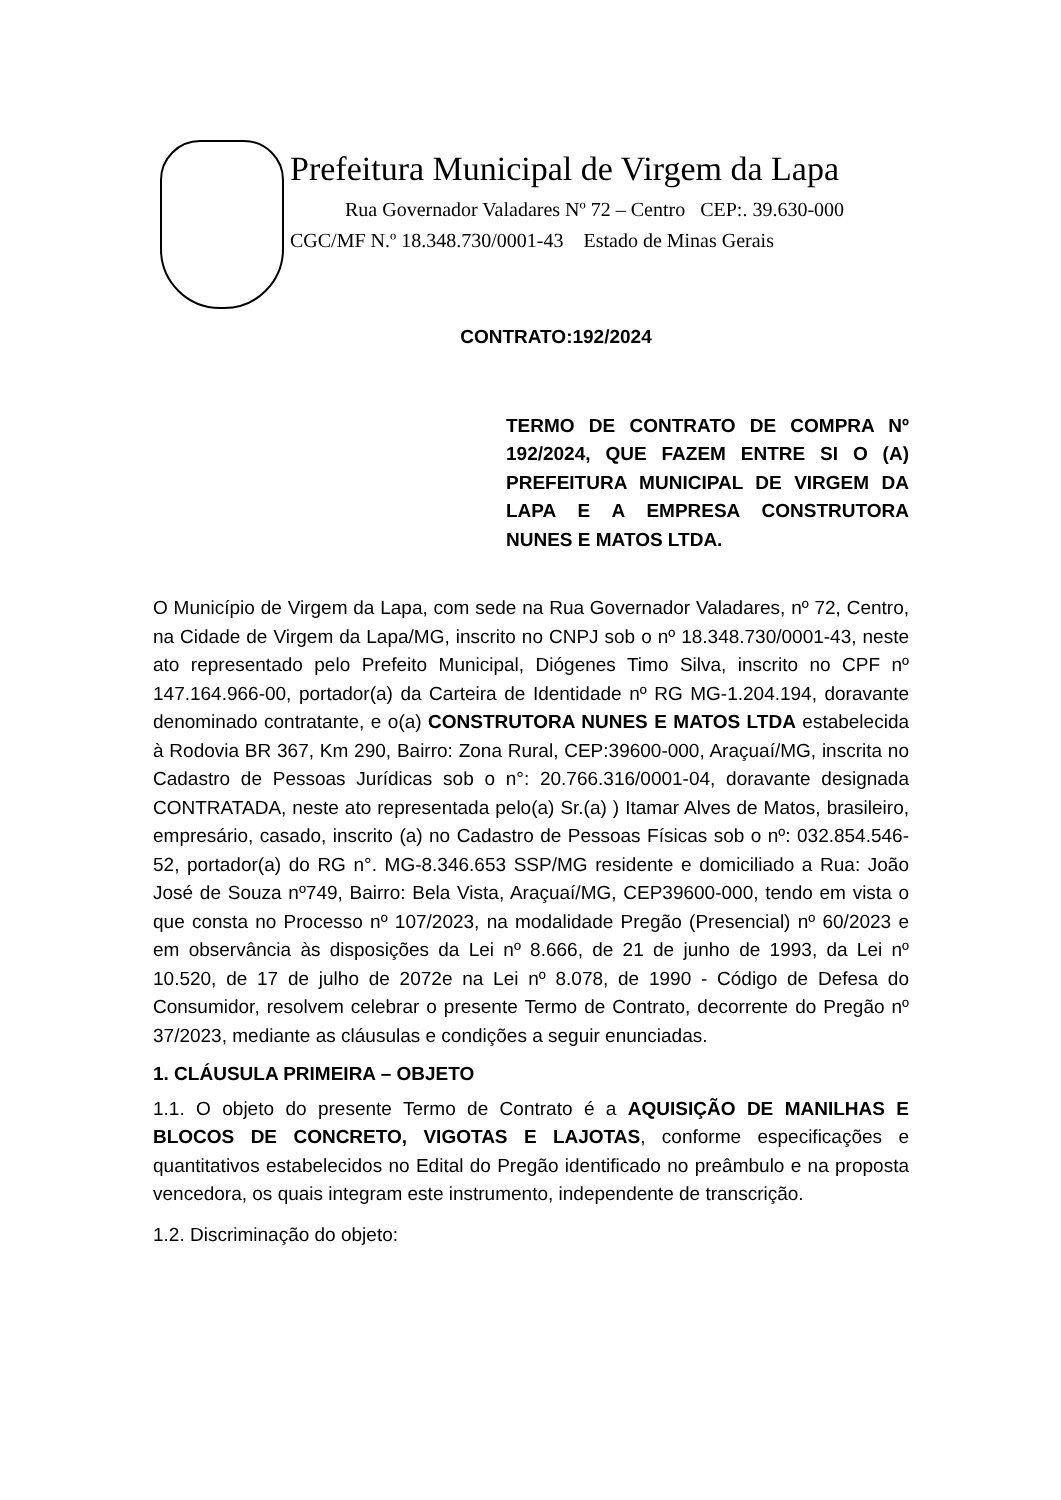Prefeitura Municipal de Virgem da Lapa
Rua Governador Valadares Nº 72 – Centro CEP:. 39.630-000
CGC/MF N.º 18.348.730/0001-43 Estado de Minas Gerais
CONTRATO:192/2024
TERMO DE CONTRATO DE COMPRA Nº 192/2024, QUE FAZEM ENTRE SI O (A) PREFEITURA MUNICIPAL DE VIRGEM DA LAPA E A EMPRESA CONSTRUTORA NUNES E MATOS LTDA.
O Município de Virgem da Lapa, com sede na Rua Governador Valadares, nº 72, Centro, na Cidade de Virgem da Lapa/MG, inscrito no CNPJ sob o nº 18.348.730/0001-43, neste ato representado pelo Prefeito Municipal, Diógenes Timo Silva, inscrito no CPF nº 147.164.966-00, portador(a) da Carteira de Identidade nº RG MG-1.204.194, doravante denominado contratante, e o(a) CONSTRUTORA NUNES E MATOS LTDA estabelecida à Rodovia BR 367, Km 290, Bairro: Zona Rural, CEP:39600-000, Araçuaí/MG, inscrita no Cadastro de Pessoas Jurídicas sob o n°: 20.766.316/0001-04, doravante designada CONTRATADA, neste ato representada pelo(a) Sr.(a) ) Itamar Alves de Matos, brasileiro, empresário, casado, inscrito (a) no Cadastro de Pessoas Físicas sob o nº: 032.854.546-52, portador(a) do RG n°. MG-8.346.653 SSP/MG residente e domiciliado a Rua: João José de Souza nº749, Bairro: Bela Vista, Araçuaí/MG, CEP39600-000, tendo em vista o que consta no Processo nº 107/2023, na modalidade Pregão (Presencial) nº 60/2023 e em observância às disposições da Lei nº 8.666, de 21 de junho de 1993, da Lei nº 10.520, de 17 de julho de 2072e na Lei nº 8.078, de 1990 - Código de Defesa do Consumidor, resolvem celebrar o presente Termo de Contrato, decorrente do Pregão nº 37/2023, mediante as cláusulas e condições a seguir enunciadas.
1. CLÁUSULA PRIMEIRA – OBJETO
1.1. O objeto do presente Termo de Contrato é a AQUISIÇÃO DE MANILHAS E BLOCOS DE CONCRETO, VIGOTAS E LAJOTAS, conforme especificações e quantitativos estabelecidos no Edital do Pregão identificado no preâmbulo e na proposta vencedora, os quais integram este instrumento, independente de transcrição.
1.2. Discriminação do objeto: